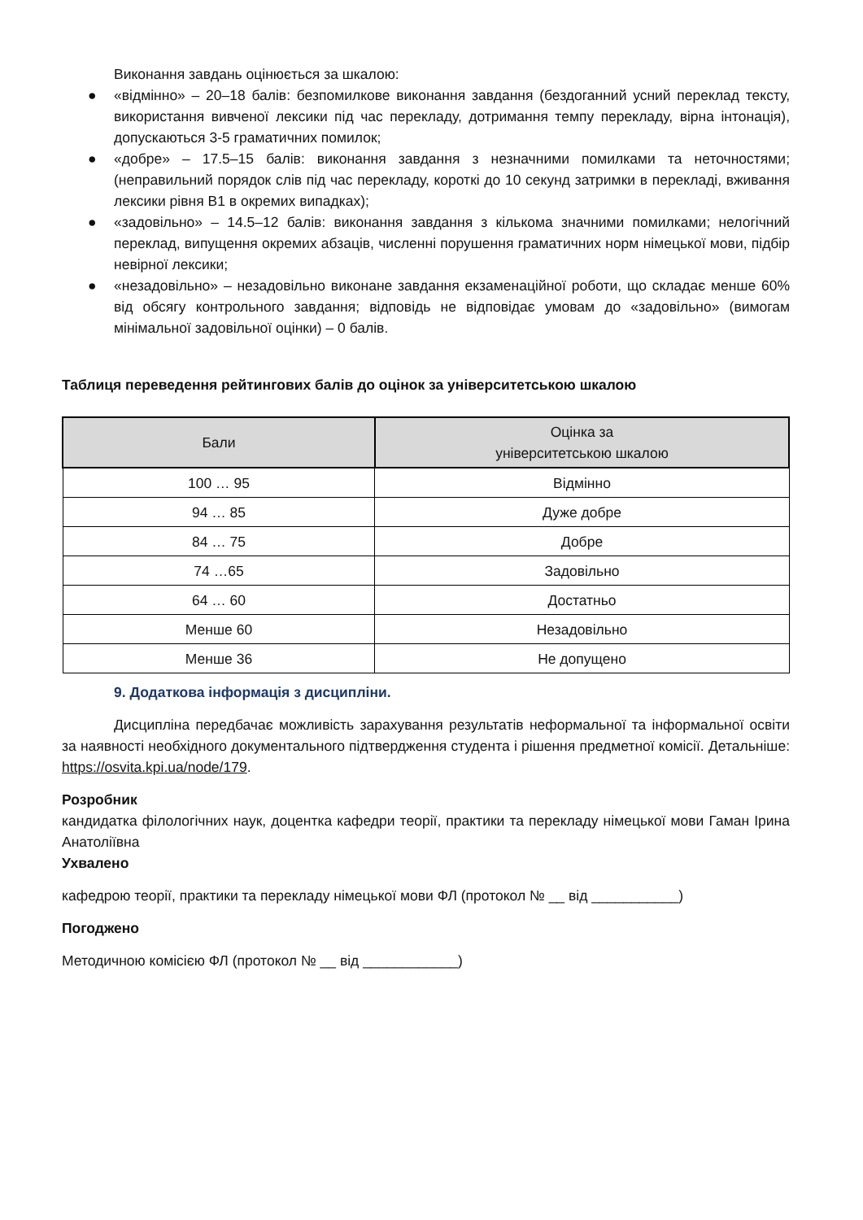Виконання завдань оцінюється за шкалою:
● «відмінно» – 20–18 балів: безпомилкове виконання завдання (бездоганний усний переклад тексту, використання вивченої лексики під час перекладу, дотримання темпу перекладу, вірна інтонація), допускаються 3-5 граматичних помилок;
● «добре» – 17.5–15 балів: виконання завдання з незначними помилками та неточностями; (неправильний порядок слів під час перекладу, короткі до 10 секунд затримки в перекладі, вживання лексики рівня B1 в окремих випадках);
● «задовільно» – 14.5–12 балів: виконання завдання з кількома значними помилками; нелогічний переклад, випущення окремих абзаців, численні порушення граматичних норм німецької мови, підбір невірної лексики;
● «незадовільно» – незадовільно виконане завдання екзаменаційної роботи, що складає менше 60% від обсягу контрольного завдання; відповідь не відповідає умовам до «задовільно» (вимогам мінімальної задовільної оцінки) – 0 балів.
Таблиця переведення рейтингових балів до оцінок за університетською шкалою
| Бали | Оцінка за університетською шкалою |
| --- | --- |
| 100 … 95 | Відмінно |
| 94 … 85 | Дуже добре |
| 84 … 75 | Добре |
| 74 …65 | Задовільно |
| 64 … 60 | Достатньо |
| Менше 60 | Незадовільно |
| Менше 36 | Не допущено |
9. Додаткова інформація з дисципліни.
Дисципліна передбачає можливість зарахування результатів неформальної та інформальної освіти за наявності необхідного документального підтвердження студента і рішення предметної комісії. Детальніше: https://osvita.kpi.ua/node/179.
Розробник
кандидатка філологічних наук, доцентка кафедри теорії, практики та перекладу німецької мови Гаман Ірина Анатоліївна
Ухвалено
кафедрою теорії, практики та перекладу німецької мови ФЛ (протокол № __ від ___________)
Погоджено
Методичною комісією ФЛ (протокол № __ від ____________)